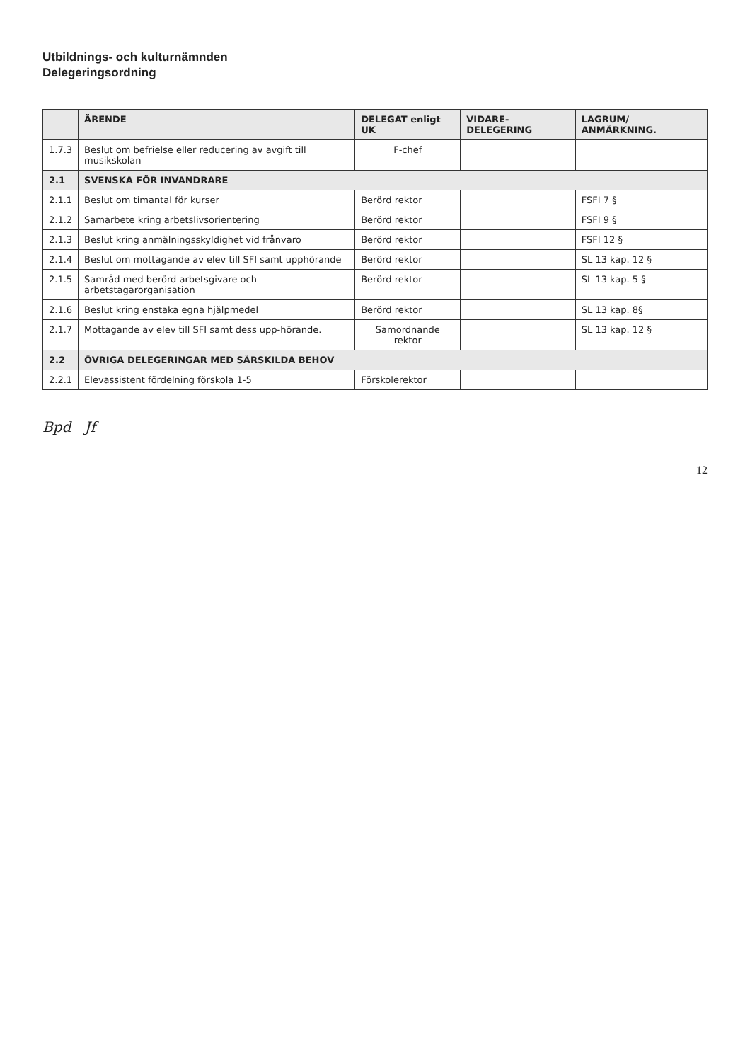Utbildnings- och kulturnämnden
Delegeringsordning
| | ÄRENDE | DELEGAT enligt UK | VIDARE-DELEGERING | LAGRUM/ ANMÄRKNING. |
| --- | --- | --- | --- | --- |
| 1.7.3 | Beslut om befrielse eller reducering av avgift till musikskolan | F-chef | | |
| 2.1 | SVENSKA FÖR INVANDRARE | | | |
| 2.1.1 | Beslut om timantal för kurser | Berörd rektor | | FSFI 7 § |
| 2.1.2 | Samarbete kring arbetslivsorientering | Berörd rektor | | FSFI 9 § |
| 2.1.3 | Beslut kring anmälningsskyldighet vid frånvaro | Berörd rektor | | FSFI 12 § |
| 2.1.4 | Beslut om mottagande av elev till SFI samt upphörande | Berörd rektor | | SL 13 kap. 12 § |
| 2.1.5 | Samråd med berörd arbetsgivare och arbetstagarorganisation | Berörd rektor | | SL 13 kap. 5 § |
| 2.1.6 | Beslut kring enstaka egna hjälpmedel | Berörd rektor | | SL 13 kap. 8§ |
| 2.1.7 | Mottagande av elev till SFI samt dess upp-hörande. | Samordnande rektor | | SL 13 kap. 12 § |
| 2.2 | ÖVRIGA DELEGERINGAR MED SÄRSKILDA BEHOV | | | |
| 2.2.1 | Elevassistent fördelning förskola 1-5 | Förskolerektor | | |
Bpd Jf
12